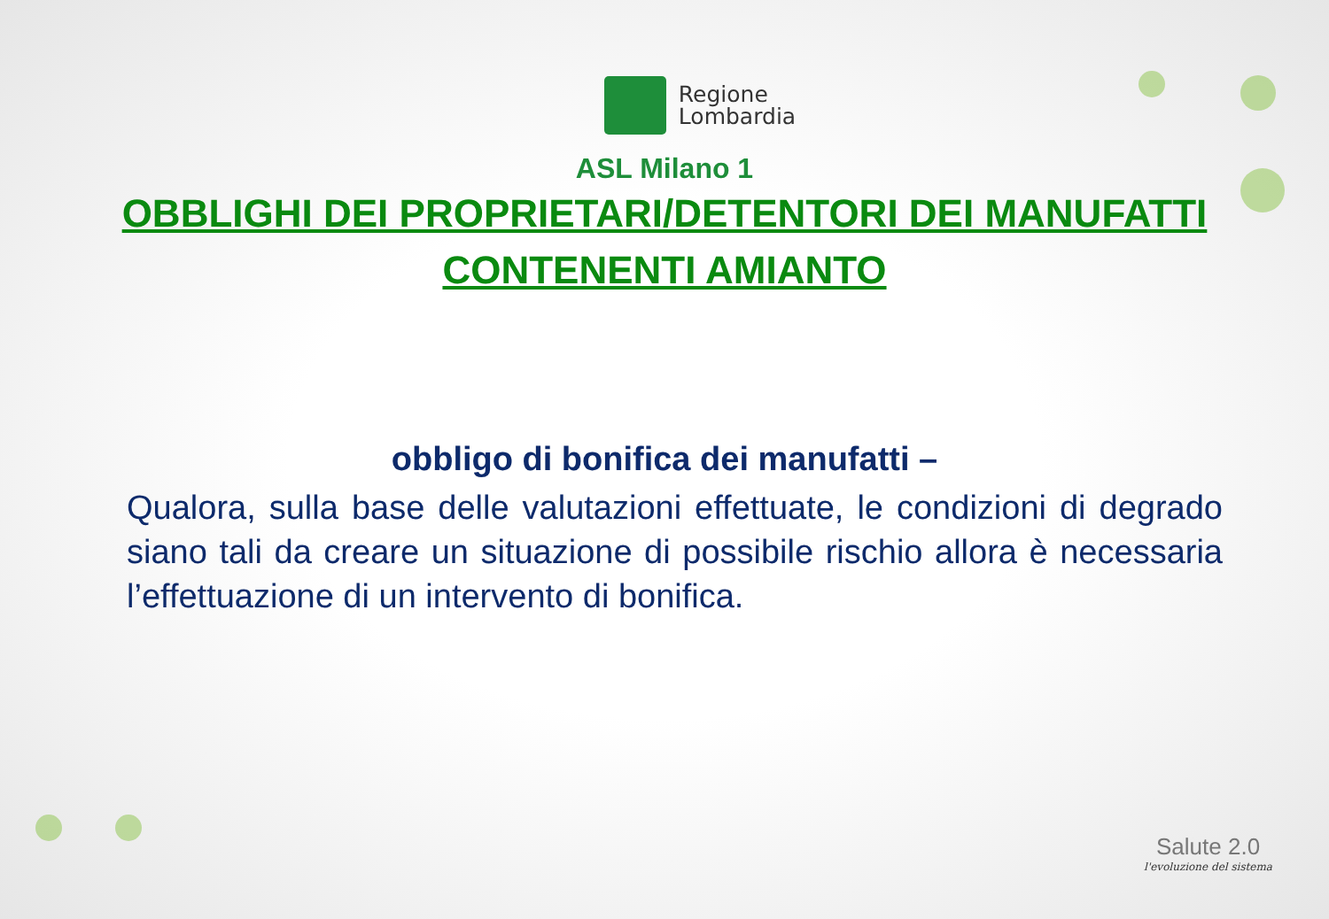Regione
Lombardia
ASL Milano 1
OBBLIGHI DEI PROPRIETARI/DETENTORI DEI MANUFATTI
CONTENENTI AMIANTO
obbligo di bonifica dei manufatti –
Qualora, sulla base delle valutazioni effettuate, le condizioni di degrado siano tali da creare un situazione di possibile rischio allora è necessaria l’effettuazione di un intervento di bonifica.
Salute 2.0
l'evoluzione del sistema